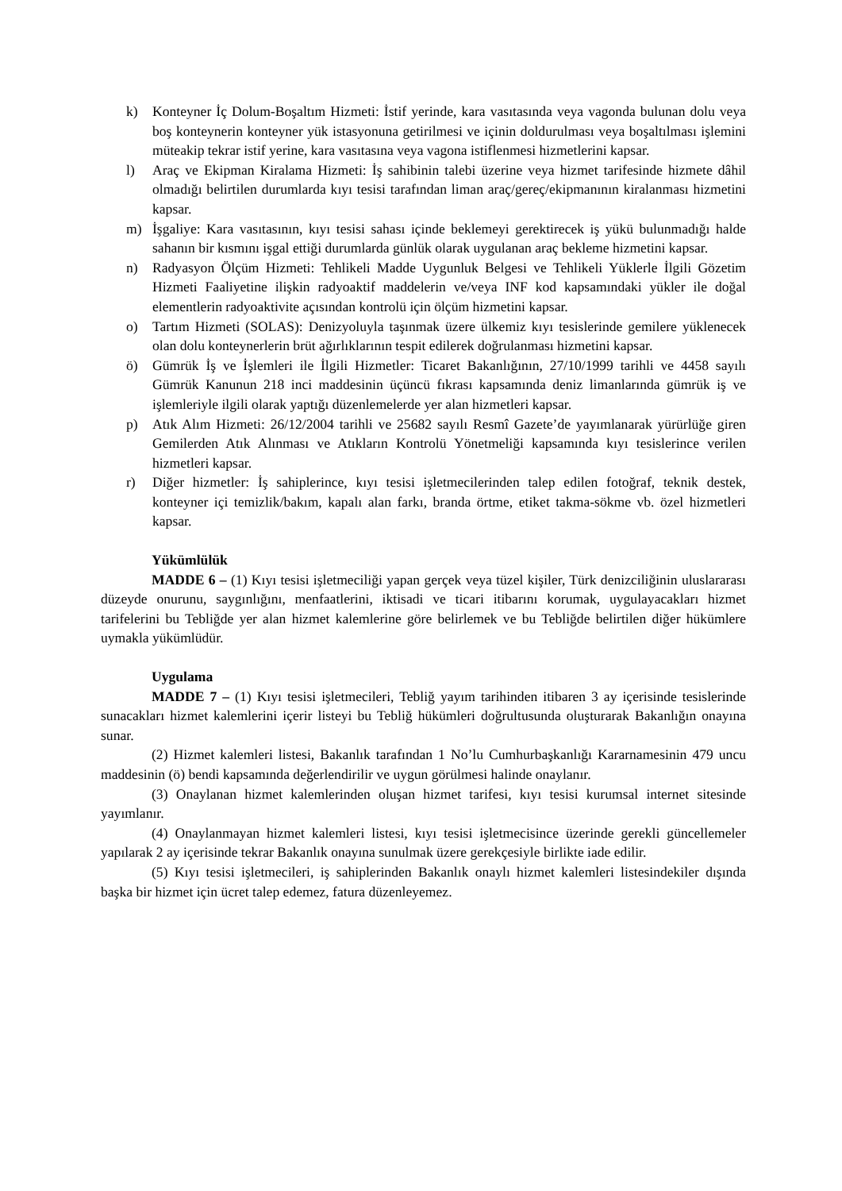k) Konteyner İç Dolum-Boşaltım Hizmeti: İstif yerinde, kara vasıtasında veya vagonda bulunan dolu veya boş konteynerin konteyner yük istasyonuna getirilmesi ve içinin doldurulması veya boşaltılması işlemini müteakip tekrar istif yerine, kara vasıtasına veya vagona istiflenmesi hizmetlerini kapsar.
l) Araç ve Ekipman Kiralama Hizmeti: İş sahibinin talebi üzerine veya hizmet tarifesinde hizmete dâhil olmadığı belirtilen durumlarda kıyı tesisi tarafından liman araç/gereç/ekipmanının kiralanması hizmetini kapsar.
m) İşgaliye: Kara vasıtasının, kıyı tesisi sahası içinde beklemeyi gerektirecek iş yükü bulunmadığı halde sahanın bir kısmını işgal ettiği durumlarda günlük olarak uygulanan araç bekleme hizmetini kapsar.
n) Radyasyon Ölçüm Hizmeti: Tehlikeli Madde Uygunluk Belgesi ve Tehlikeli Yüklerle İlgili Gözetim Hizmeti Faaliyetine ilişkin radyoaktif maddelerin ve/veya INF kod kapsamındaki yükler ile doğal elementlerin radyoaktivite açısından kontrolü için ölçüm hizmetini kapsar.
o) Tartım Hizmeti (SOLAS): Denizyoluyla taşınmak üzere ülkemiz kıyı tesislerinde gemilere yüklenecek olan dolu konteynerlerin brüt ağırlıklarının tespit edilerek doğrulanması hizmetini kapsar.
ö) Gümrük İş ve İşlemleri ile İlgili Hizmetler: Ticaret Bakanlığının, 27/10/1999 tarihli ve 4458 sayılı Gümrük Kanunun 218 inci maddesinin üçüncü fıkrası kapsamında deniz limanlarında gümrük iş ve işlemleriyle ilgili olarak yaptığı düzenlemelerde yer alan hizmetleri kapsar.
p) Atık Alım Hizmeti: 26/12/2004 tarihli ve 25682 sayılı Resmî Gazete’de yayımlanarak yürürlüğe giren Gemilerden Atık Alınması ve Atıkların Kontrolü Yönetmeliği kapsamında kıyı tesislerince verilen hizmetleri kapsar.
r) Diğer hizmetler: İş sahiplerince, kıyı tesisi işletmecilerinden talep edilen fotoğraf, teknik destek, konteyner içi temizlik/bakım, kapalı alan farkı, branda örtme, etiket takma-sökme vb. özel hizmetleri kapsar.
Yükümlülük
MADDE 6 – (1) Kıyı tesisi işletmeciliği yapan gerçek veya tüzel kişiler, Türk denizciliğinin uluslararası düzeyde onurunu, saygınlığını, menfaatlerini, iktisadi ve ticari itibarını korumak, uygulayacakları hizmet tarifelerini bu Tebliğde yer alan hizmet kalemlerine göre belirlemek ve bu Tebliğde belirtilen diğer hükümlere uymakla yükümlüdür.
Uygulama
MADDE 7 – (1) Kıyı tesisi işletmecileri, Tebliğ yayım tarihinden itibaren 3 ay içerisinde tesislerinde sunacakları hizmet kalemlerini içerir listeyi bu Tebliğ hükümleri doğrultusunda oluşturarak Bakanlığın onayına sunar.
(2) Hizmet kalemleri listesi, Bakanlık tarafından 1 No’lu Cumhurbaşkanlığı Kararnamesinin 479 uncu maddesinin (ö) bendi kapsamında değerlendirilir ve uygun görülmesi halinde onaylanır.
(3) Onaylanan hizmet kalemlerinden oluşan hizmet tarifesi, kıyı tesisi kurumsal internet sitesinde yayımlanır.
(4) Onaylanmayan hizmet kalemleri listesi, kıyı tesisi işletmecisince üzerinde gerekli güncellemeler yapılarak 2 ay içerisinde tekrar Bakanlık onayına sunulmak üzere gerekçesiyle birlikte iade edilir.
(5) Kıyı tesisi işletmecileri, iş sahiplerinden Bakanlık onaylı hizmet kalemleri listesindekiler dışında başka bir hizmet için ücret talep edemez, fatura düzenleyemez.